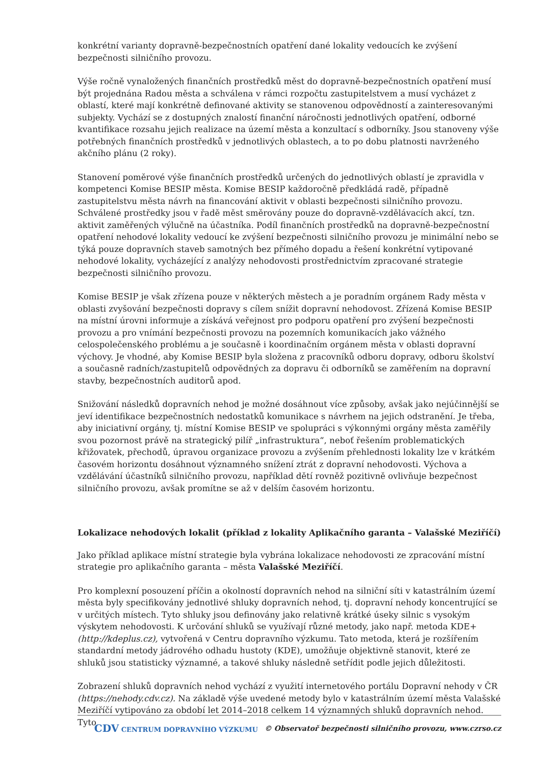konkrétní varianty dopravně-bezpečnostních opatření dané lokality vedoucích ke zvýšení bezpečnosti silničního provozu.
Výše ročně vynaložených finančních prostředků měst do dopravně-bezpečnostních opatření musí být projednána Radou města a schválena v rámci rozpočtu zastupitelstvem a musí vycházet z oblastí, které mají konkrétně definované aktivity se stanovenou odpovědností a zainteresovanými subjekty. Vychází se z dostupných znalostí finanční náročnosti jednotlivých opatření, odborné kvantifikace rozsahu jejich realizace na území města a konzultací s odborníky. Jsou stanoveny výše potřebných finančních prostředků v jednotlivých oblastech, a to po dobu platnosti navrženého akčního plánu (2 roky).
Stanovení poměrové výše finančních prostředků určených do jednotlivých oblastí je zpravidla v kompetenci Komise BESIP města. Komise BESIP každoročně předkládá radě, případně zastupitelstvu města návrh na financování aktivit v oblasti bezpečnosti silničního provozu. Schválené prostředky jsou v řadě měst směrovány pouze do dopravně-vzdělávacích akcí, tzn. aktivit zaměřených výlučně na účastníka. Podíl finančních prostředků na dopravně-bezpečnostní opatření nehodové lokality vedoucí ke zvýšení bezpečnosti silničního provozu je minimální nebo se týká pouze dopravních staveb samotných bez přímého dopadu a řešení konkrétní vytipované nehodové lokality, vycházející z analýzy nehodovosti prostřednictvím zpracované strategie bezpečnosti silničního provozu.
Komise BESIP je však zřízena pouze v některých městech a je poradním orgánem Rady města v oblasti zvyšování bezpečnosti dopravy s cílem snížit dopravní nehodovost. Zřízená Komise BESIP na místní úrovni informuje a získává veřejnost pro podporu opatření pro zvýšení bezpečnosti provozu a pro vnímání bezpečnosti provozu na pozemních komunikacích jako vážného celospolečenského problému a je současně i koordinačním orgánem města v oblasti dopravní výchovy. Je vhodné, aby Komise BESIP byla složena z pracovníků odboru dopravy, odboru školství a současně radních/zastupitelů odpovědných za dopravu či odborníků se zaměřením na dopravní stavby, bezpečnostních auditorů apod.
Snižování následků dopravních nehod je možné dosáhnout více způsoby, avšak jako nejúčinnější se jeví identifikace bezpečnostních nedostatků komunikace s návrhem na jejich odstranění. Je třeba, aby iniciativní orgány, tj. místní Komise BESIP ve spolupráci s výkonnými orgány města zaměřily svou pozornost právě na strategický pilíř „infrastruktura“, neboť řešením problematických křižovatek, přechodů, úpravou organizace provozu a zvýšením přehlednosti lokality lze v krátkém časovém horizontu dosáhnout významného snížení ztrát z dopravní nehodovosti. Výchova a vzdělávání účastníků silničního provozu, například dětí rovněž pozitivně ovlivňuje bezpečnost silničního provozu, avšak promítne se až v delším časovém horizontu.
Lokalizace nehodových lokalit (příklad z lokality Aplikačního garanta – Valašské Meziříčí)
Jako příklad aplikace místní strategie byla vybrána lokalizace nehodovosti ze zpracování místní strategie pro aplikačního garanta – města Valašské Meziříčí.
Pro komplexní posouzení příčin a okolností dopravních nehod na silniční síti v katastrálním území města byly specifikovány jednotlivé shluky dopravních nehod, tj. dopravní nehody koncentrující se v určitých místech. Tyto shluky jsou definovány jako relativně krátké úseky silnic s vysokým výskytem nehodovosti. K určování shluků se využívají různé metody, jako např. metoda KDE+ (http://kdeplus.cz), vytvořená v Centru dopravního výzkumu. Tato metoda, která je rozšířením standardní metody jádrového odhadu hustoty (KDE), umožňuje objektivně stanovit, které ze shluků jsou statisticky významné, a takové shluky následně setřídit podle jejich důležitosti.
Zobrazení shluků dopravních nehod vychází z využití internetového portálu Dopravní nehody v ČR (https://nehody.cdv.cz). Na základě výše uvedené metody bylo v katastrálním území města Valašské Meziříčí vytipováno za období let 2014–2018 celkem 14 významných shluků dopravních nehod. Tyto
CDV CENTRUM DOPRAVNÍHO VÝZKUMU © Observatoř bezpečnosti silničního provozu, www.czrso.cz